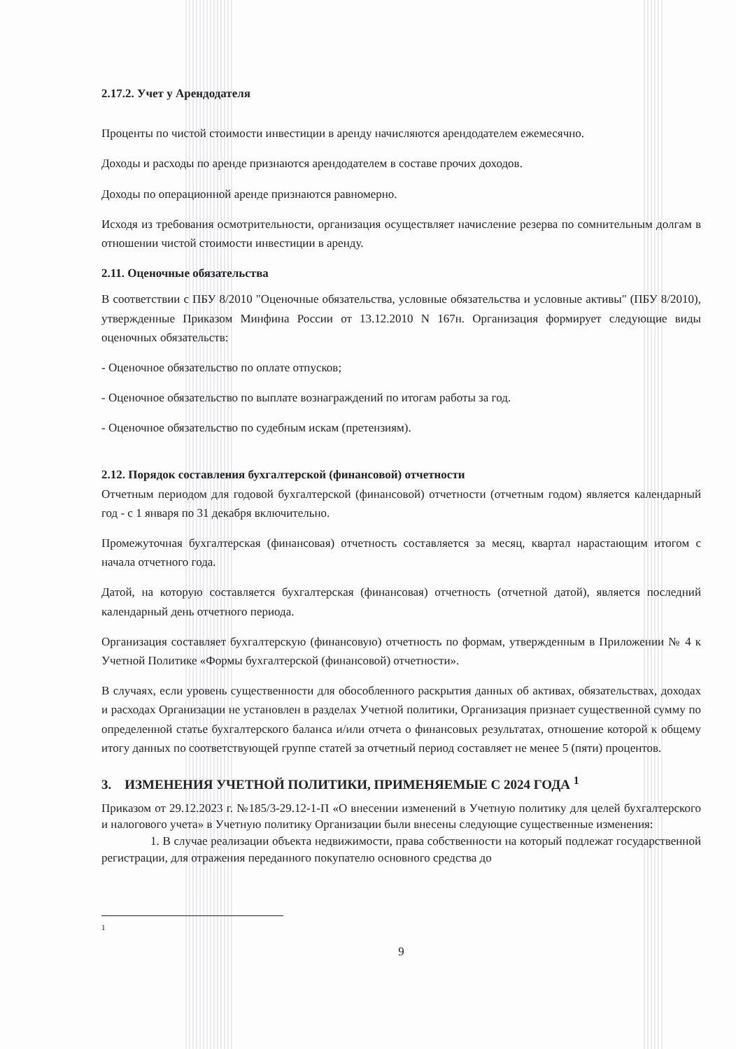2.17.2. Учет у Арендодателя
Проценты по чистой стоимости инвестиции в аренду начисляются арендодателем ежемесячно.
Доходы и расходы по аренде признаются арендодателем в составе прочих доходов.
Доходы по операционной аренде признаются равномерно.
Исходя из требования осмотрительности, организация осуществляет начисление резерва по сомнительным долгам в отношении чистой стоимости инвестиции в аренду.
2.11. Оценочные обязательства
В соответствии с ПБУ 8/2010 "Оценочные обязательства, условные обязательства и условные активы" (ПБУ 8/2010), утвержденные Приказом Минфина России от 13.12.2010 N 167н. Организация формирует следующие виды оценочных обязательств:
- Оценочное обязательство по оплате отпусков;
- Оценочное обязательство по выплате вознаграждений по итогам работы за год.
- Оценочное обязательство по судебным искам (претензиям).
2.12. Порядок составления бухгалтерской (финансовой) отчетности
Отчетным периодом для годовой бухгалтерской (финансовой) отчетности (отчетным годом) является календарный год - с 1 января по 31 декабря включительно.
Промежуточная бухгалтерская (финансовая) отчетность составляется за месяц, квартал нарастающим итогом с начала отчетного года.
Датой, на которую составляется бухгалтерская (финансовая) отчетность (отчетной датой), является последний календарный день отчетного периода.
Организация составляет бухгалтерскую (финансовую) отчетность по формам, утвержденным в Приложении № 4 к Учетной Политике «Формы бухгалтерской (финансовой) отчетности».
В случаях, если уровень существенности для обособленного раскрытия данных об активах, обязательствах, доходах и расходах Организации не установлен в разделах Учетной политики, Организация признает существенной сумму по определенной статье бухгалтерского баланса и/или отчета о финансовых результатах, отношение которой к общему итогу данных по соответствующей группе статей за отчетный период составляет не менее 5 (пяти) процентов.
3. ИЗМЕНЕНИЯ УЧЕТНОЙ ПОЛИТИКИ, ПРИМЕНЯЕМЫЕ С 2024 ГОДА <sup>1</sup>
Приказом от 29.12.2023 г. №185/3-29.12-1-П «О внесении изменений в Учетную политику для целей бухгалтерского и налогового учета» в Учетную политику Организации были внесены следующие существенные изменения:
1. В случае реализации объекта недвижимости, права собственности на который подлежат государственной регистрации, для отражения переданного покупателю основного средства до
1
9